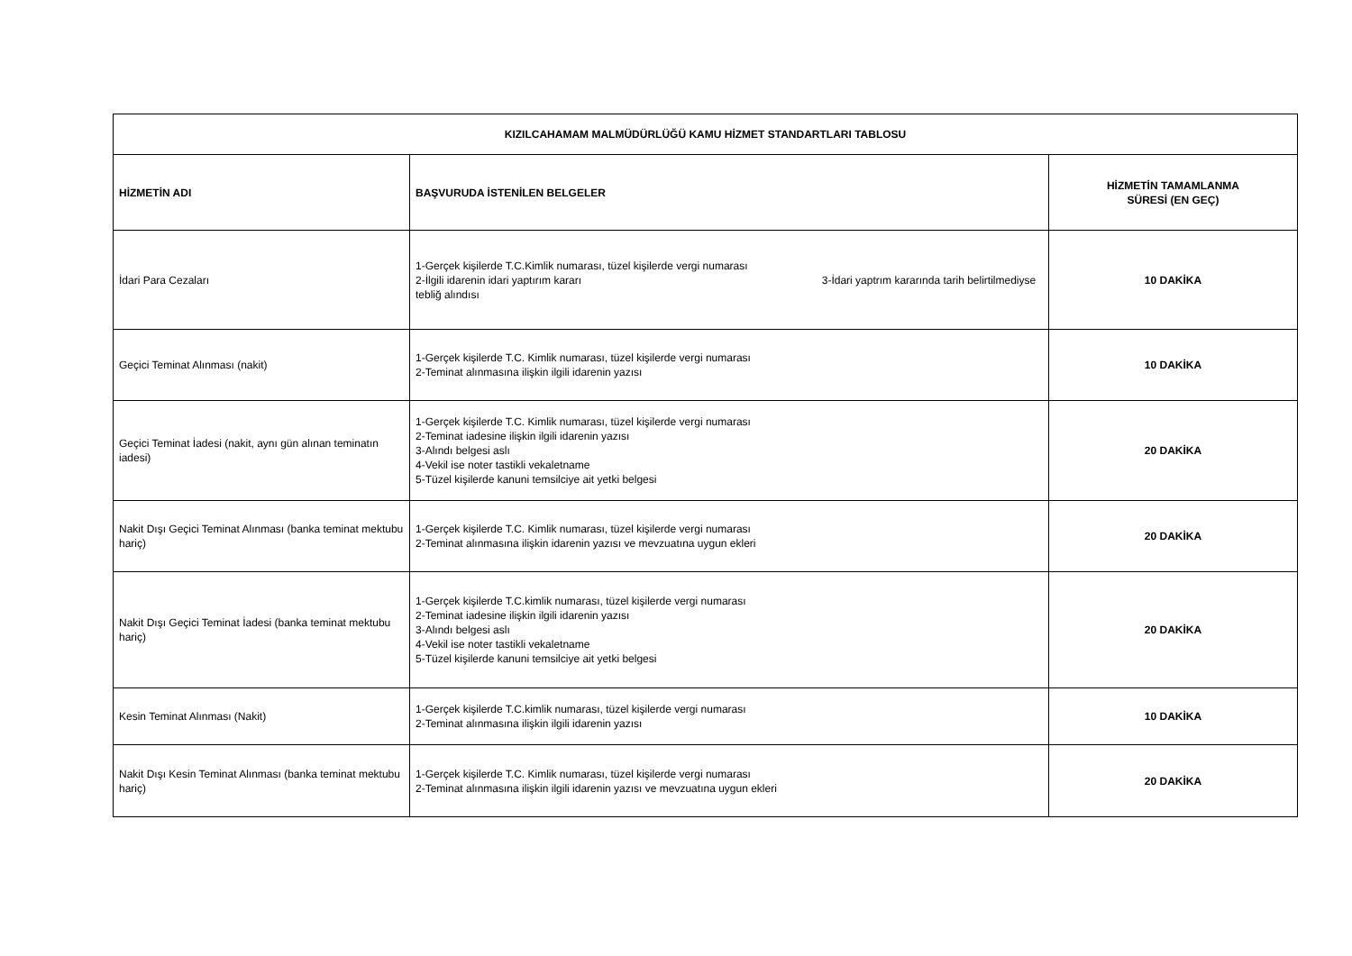| KIZILCAHAMAM MALMÜDÜRLÜĞÜ KAMU HİZMET STANDARTLARI TABLOSU | | |
| --- | --- | --- |
| HİZMETİN ADI | BAŞVURUDA İSTENİLEN BELGELER | HİZMETİN TAMAMLANMA SÜRESİ (EN GEÇ) |
| İdari Para Cezaları | 1-Gerçek kişilerde T.C.Kimlik numarası, tüzel kişilerde vergi numarası 2-İlgili idarenin idari yaptırım kararı 3-İdari yaptrım kararında tarih belirtilmediyse tebliğ alındısı | 10 DAKİKA |
| Geçici Teminat Alınması (nakit) | 1-Gerçek kişilerde T.C. Kimlik numarası, tüzel kişilerde vergi numarası 2-Teminat alınmasına ilişkin ilgili idarenin yazısı | 10 DAKİKA |
| Geçici Teminat İadesi (nakit, aynı gün alınan teminatın iadesi) | 1-Gerçek kişilerde T.C. Kimlik numarası, tüzel kişilerde vergi numarası 2-Teminat iadesine ilişkin ilgili idarenin yazısı 3-Alındı belgesi aslı 4-Vekil ise noter tastikli vekaletname 5-Tüzel kişilerde kanuni temsilciye ait yetki belgesi | 20 DAKİKA |
| Nakit Dışı Geçici Teminat Alınması (banka teminat mektubu hariç) | 1-Gerçek kişilerde T.C. Kimlik numarası, tüzel kişilerde vergi numarası 2-Teminat alınmasına ilişkin idarenin yazısı ve mevzuatına uygun ekleri | 20 DAKİKA |
| Nakit Dışı Geçici Teminat İadesi (banka teminat mektubu hariç) | 1-Gerçek kişilerde T.C.kimlik numarası, tüzel kişilerde vergi numarası 2-Teminat iadesine ilişkin ilgili idarenin yazısı 3-Alındı belgesi aslı 4-Vekil ise noter tastikli vekaletname 5-Tüzel kişilerde kanuni temsilciye ait yetki belgesi | 20 DAKİKA |
| Kesin Teminat Alınması (Nakit) | 1-Gerçek kişilerde T.C.kimlik numarası, tüzel kişilerde vergi numarası 2-Teminat alınmasına ilişkin ilgili idarenin yazısı | 10 DAKİKA |
| Nakit Dışı Kesin Teminat Alınması (banka teminat mektubu hariç) | 1-Gerçek kişilerde T.C. Kimlik numarası, tüzel kişilerde vergi numarası 2-Teminat alınmasına ilişkin ilgili idarenin yazısı ve mevzuatına uygun ekleri | 20 DAKİKA |